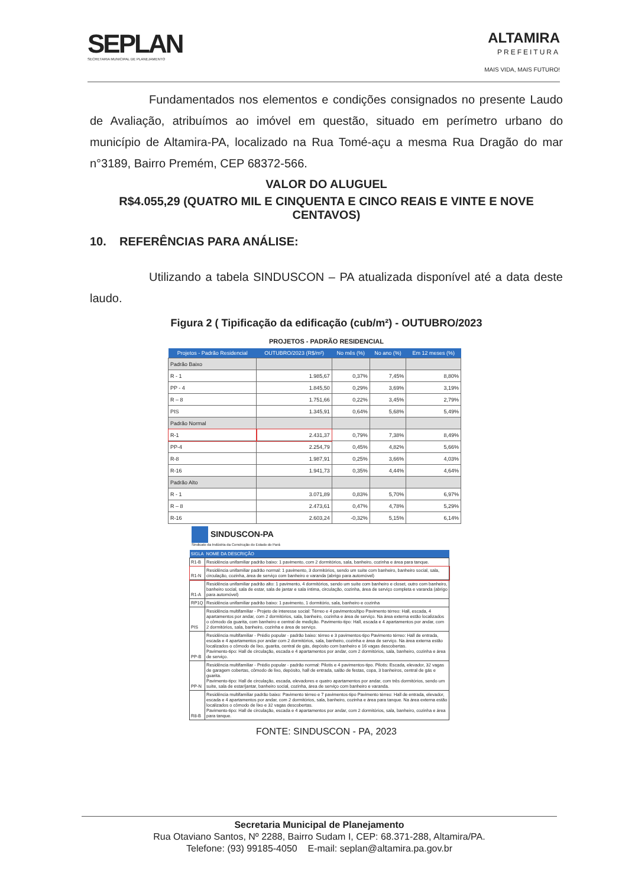SEPLAN
SECRETARIA MUNICIPAL DE PLANEJAMENTO
ALTAMIRA
PREFEITURA
MAIS VIDA, MAIS FUTURO!
Fundamentados nos elementos e condições consignados no presente Laudo de Avaliação, atribuímos ao imóvel em questão, situado em perímetro urbano do município de Altamira-PA, localizado na Rua Tomé-açu a mesma Rua Dragão do mar n°3189, Bairro Premém, CEP 68372-566.
VALOR DO ALUGUEL
R$4.055,29 (QUATRO MIL E CINQUENTA E CINCO REAIS E VINTE E NOVE CENTAVOS)
10. REFERÊNCIAS PARA ANÁLISE:
Utilizando a tabela SINDUSCON – PA atualizada disponível até a data deste laudo.
Figura 2 ( Tipificação da edificação (cub/m²) - OUTUBRO/2023
PROJETOS - PADRÃO RESIDENCIAL
| Projetos - Padrão Residencial | OUTUBRO/2023 (R$/m²) | No mês (%) | No ano (%) | Em 12 meses (%) |
| --- | --- | --- | --- | --- |
| Padrão Baixo | | | | |
| R - 1 | 1.985,67 | 0,37% | 7,45% | 8,80% |
| PP - 4 | 1.845,50 | 0,29% | 3,69% | 3,19% |
| R – 8 | 1.751,66 | 0,22% | 3,45% | 2,79% |
| PIS | 1.345,91 | 0,64% | 5,68% | 5,49% |
| Padrão Normal | | | | |
| R-1 | 2.431,37 | 0,79% | 7,38% | 8,49% |
| PP-4 | 2.254,79 | 0,45% | 4,82% | 5,66% |
| R-8 | 1.987,91 | 0,25% | 3,66% | 4,03% |
| R-16 | 1.941,73 | 0,35% | 4,44% | 4,64% |
| Padrão Alto | | | | |
| R - 1 | 3.071,89 | 0,83% | 5,70% | 6,97% |
| R – 8 | 2.473,61 | 0,47% | 4,78% | 5,29% |
| R-16 | 2.603,24 | -0,32% | 5,15% | 6,14% |
SINDUSCON-PA
Sindicato da Indústria da Construção do Estado do Pará
| SIGLA | NOME DA DESCRIÇÃO |
| --- | --- |
| R1-B | Residência unifamiliar padrão baixo: 1 pavimento, com 2 dormitórios, sala, banheiro, cozinha e área para tanque. |
| R1-N | Residência unifamiliar padrão normal: 1 pavimento, 3 dormitórios, sendo um suíte com banheiro, banheiro social, sala, circulação, cozinha, área de serviço com banheiro e varanda (abrigo para automóvel) |
| R1-A | Residência unifamiliar padrão alto: 1 pavimento, 4 dormitórios, sendo um suíte com banheiro e closet, outro com banheiro, banheiro social, sala de estar, sala de jantar e sala íntima, circulação, cozinha, área de serviço completa e varanda (abrigo para automóvel) |
| RP1Q | Residência unifamiliar padrão baixo: 1 pavimento, 1 dormitório, sala, banheiro e cozinha |
| PIS | Residência multifamiliar - Projeto de interesse social: Térreo e 4 pavimentos/tipo Pavimento térreo: Hall, escada, 4 apartamentos por andar, com 2 dormitórios, sala, banheiro, cozinha e área de serviço. Na área externa estão localizados o cômodo da guarita, com banheiro e central de medição. Pavimento-tipo: Hall, escada e 4 apartamentos por andar, com 2 dormitórios, sala, banheiro, cozinha e área de serviço. |
| PP-B | Residência multifamiliar - Prédio popular - padrão baixo: térreo e 3 pavimentos-tipo Pavimento térreo: Hall de entrada, escada e 4 apartamentos por andar com 2 dormitórios, sala, banheiro, cozinha e área de serviço. Na área externa estão localizados o cômodo de lixo, guarita, central de gás, depósito com banheiro e 16 vagas descobertas. Pavimento-tipo: Hall de circulação, escada e 4 apartamentos por andar, com 2 dormitórios, sala, banheiro, cozinha e área de serviço. |
| PP-N | Residência multifamiliar - Prédio popular - padrão normal: Pilotis e 4 pavimentos-tipo. Pilotis: Escada, elevador, 32 vagas de garagem cobertas, cômodo de lixo, depósito, hall de entrada, salão de festas, copa, 3 banheiros, central de gás e guarita. Pavimento-tipo: Hall de circulação, escada, elevadores e quatro apartamentos por andar, com três dormitórios, sendo um suíte, sala de estar/jantar, banheiro social, cozinha, área de serviço com banheiro e varanda. |
| R8-B | Residência multifamiliar padrão baixo: Pavimento térreo e 7 pavimentos-tipo Pavimento térreo: Hall de entrada, elevador, escada e 4 apartamentos por andar, com 2 dormitórios, sala, banheiro, cozinha e área para tanque. Na área externa estão localizados o cômodo de lixo e 32 vagas descobertas. Pavimento-tipo: Hall de circulação, escada e 4 apartamentos por andar, com 2 dormitórios, sala, banheiro, cozinha e área para tanque. |
FONTE: SINDUSCON - PA, 2023
Secretaria Municipal de Planejamento
Rua Otaviano Santos, Nº 2288, Bairro Sudam I, CEP: 68.371-288, Altamira/PA.
Telefone: (93) 99185-4050 E-mail: seplan@altamira.pa.gov.br